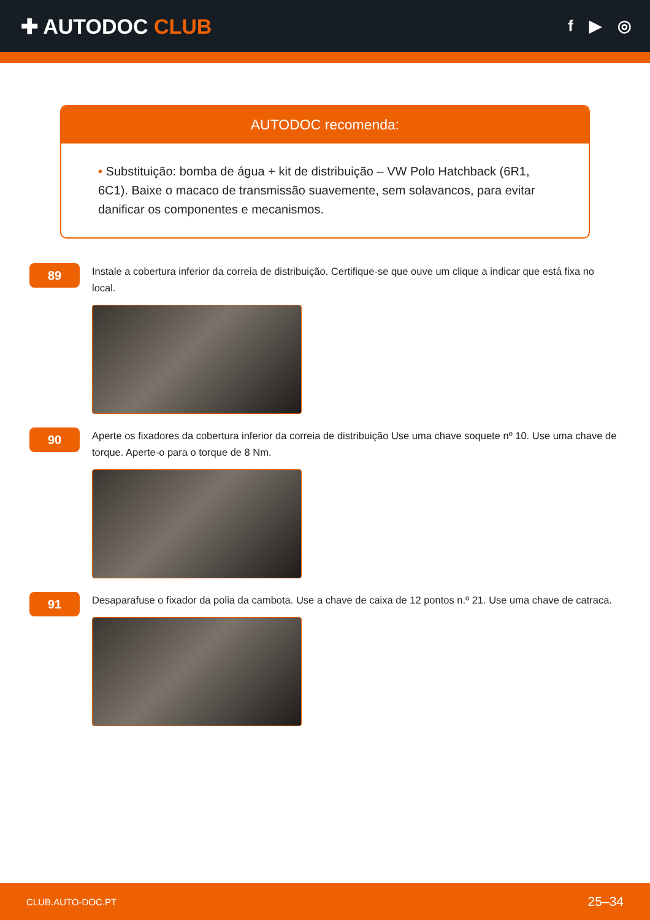✚ AUTODOC CLUB
f ▶ ◎
AUTODOC recomenda:
• Substituição: bomba de água + kit de distribuição – VW Polo Hatchback (6R1, 6C1). Baixe o macaco de transmissão suavemente, sem solavancos, para evitar danificar os componentes e mecanismos.
89
Instale a cobertura inferior da correia de distribuição. Certifique-se que ouve um clique a indicar que está fixa no local.
90
Aperte os fixadores da cobertura inferior da correia de distribuição Use uma chave soquete nº 10. Use uma chave de torque. Aperte-o para o torque de 8 Nm.
91
Desaparafuse o fixador da polia da cambota. Use a chave de caixa de 12 pontos n.º 21. Use uma chave de catraca.
CLUB.AUTO-DOC.PT 25–34